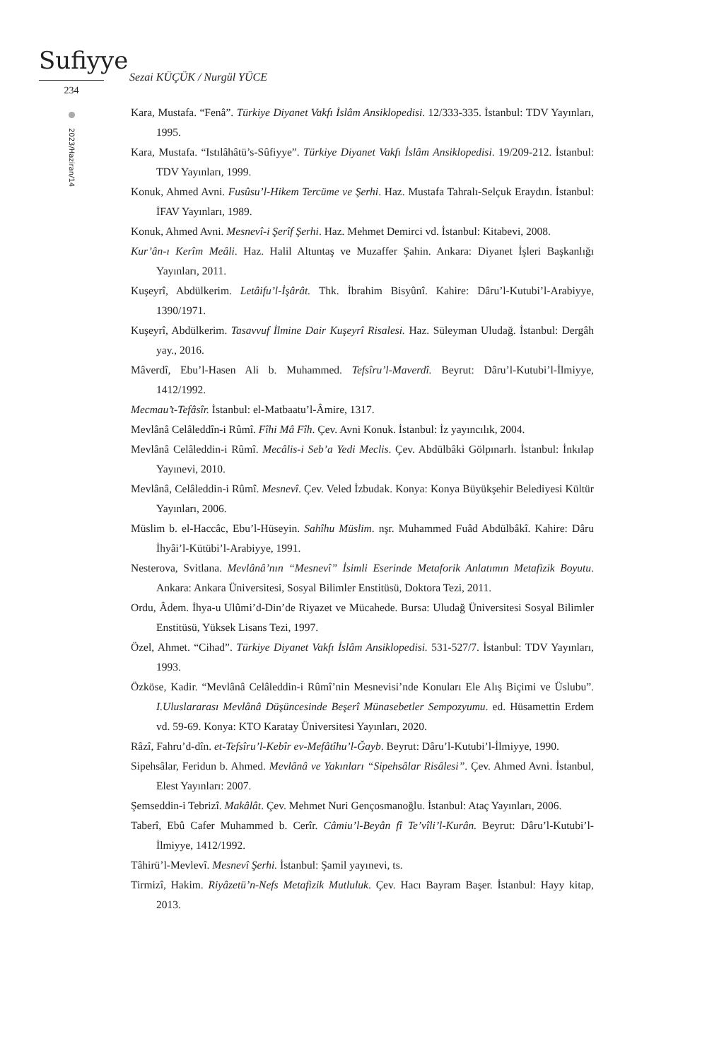Sufiyye
234
2023/Haziran/14
Sezai KÜÇÜK / Nurgül YÜCE
Kara, Mustafa. “Fenâ”. Türkiye Diyanet Vakfı İslâm Ansiklopedisi. 12/333-335. İstanbul: TDV Yayınları, 1995.
Kara, Mustafa. “Istılâhâtü’s-Sûfiyye”. Türkiye Diyanet Vakfı İslâm Ansiklopedisi. 19/209-212. İstanbul: TDV Yayınları, 1999.
Konuk, Ahmed Avni. Fusûsu’l-Hikem Tercüme ve Şerhi. Haz. Mustafa Tahralı-Selçuk Eraydın. İstanbul: İFAV Yayınları, 1989.
Konuk, Ahmed Avni. Mesnevî-i Şerîf Şerhi. Haz. Mehmet Demirci vd. İstanbul: Kitabevi, 2008.
Kur’ân-ı Kerîm Meâli. Haz. Halil Altuntaş ve Muzaffer Şahin. Ankara: Diyanet İşleri Başkanlığı Yayınları, 2011.
Kuşeyrî, Abdülkerim. Letâifu’l-İşârât. Thk. İbrahim Bisyûnî. Kahire: Dâru’l-Kutubi’l-Arabiyye, 1390/1971.
Kuşeyrî, Abdülkerim. Tasavvuf İlmine Dair Kuşeyrî Risalesi. Haz. Süleyman Uludağ. İstanbul: Dergâh yay., 2016.
Mâverdî, Ebu’l-Hasen Ali b. Muhammed. Tefsîru’l-Maverdî. Beyrut: Dâru’l-Kutubi’l-İlmiyye, 1412/1992.
Mecmau’t-Tefâsîr. İstanbul: el-Matbaatu’l-Âmire, 1317.
Mevlânâ Celâleddîn-i Rûmî. Fîhi Mâ Fîh. Çev. Avni Konuk. İstanbul: İz yayıncılık, 2004.
Mevlânâ Celâleddin-i Rûmî. Mecâlis-i Seb’a Yedi Meclis. Çev. Abdülbâki Gölpınarlı. İstanbul: İnkılap Yayınevi, 2010.
Mevlânâ, Celâleddin-i Rûmî. Mesnevî. Çev. Veled İzbudak. Konya: Konya Büyükşehir Belediyesi Kültür Yayınları, 2006.
Müslim b. el-Haccâc, Ebu’l-Hüseyin. Sahîhu Müslim. nşr. Muhammed Fuâd Abdülbâkî. Kahire: Dâru İhyâi’l-Kütübi’l-Arabiyye, 1991.
Nesterova, Svitlana. Mevlânâ’nın “Mesnevî” İsimli Eserinde Metaforik Anlatımın Metafizik Boyutu. Ankara: Ankara Üniversitesi, Sosyal Bilimler Enstitüsü, Doktora Tezi, 2011.
Ordu, Âdem. İhya-u Ulûmi’d-Din’de Riyazet ve Mücahede. Bursa: Uludağ Üniversitesi Sosyal Bilimler Enstitüsü, Yüksek Lisans Tezi, 1997.
Özel, Ahmet. “Cihad”. Türkiye Diyanet Vakfı İslâm Ansiklopedisi. 531-527/7. İstanbul: TDV Yayınları, 1993.
Özköse, Kadir. “Mevlânâ Celâleddin-i Rûmî’nin Mesnevisi’nde Konuları Ele Alış Biçimi ve Üslubu”. I.Uluslararası Mevlânâ Düşüncesinde Beşerî Münasebetler Sempozyumu. ed. Hüsamettin Erdem vd. 59-69. Konya: KTO Karatay Üniversitesi Yayınları, 2020.
Râzî, Fahru’d-dîn. et-Tefsîru’l-Kebîr ev-Mefâtîhu’l-Ğayb. Beyrut: Dâru’l-Kutubi’l-İlmiyye, 1990.
Sipehsâlar, Feridun b. Ahmed. Mevlânâ ve Yakınları “Sipehsâlar Risâlesi”. Çev. Ahmed Avni. İstanbul, Elest Yayınları: 2007.
Şemseddin-i Tebrizî. Makâlât. Çev. Mehmet Nuri Gençosmanoğlu. İstanbul: Ataç Yayınları, 2006.
Taberî, Ebû Cafer Muhammed b. Cerîr. Câmiu’l-Beyân fî Te’vîli’l-Kurân. Beyrut: Dâru’l-Kutubi’l-İlmiyye, 1412/1992.
Tâhirü’l-Mevlevî. Mesnevî Şerhi. İstanbul: Şamil yayınevi, ts.
Tirmizî, Hakim. Riyâzetü’n-Nefs Metafizik Mutluluk. Çev. Hacı Bayram Başer. İstanbul: Hayy kitap, 2013.